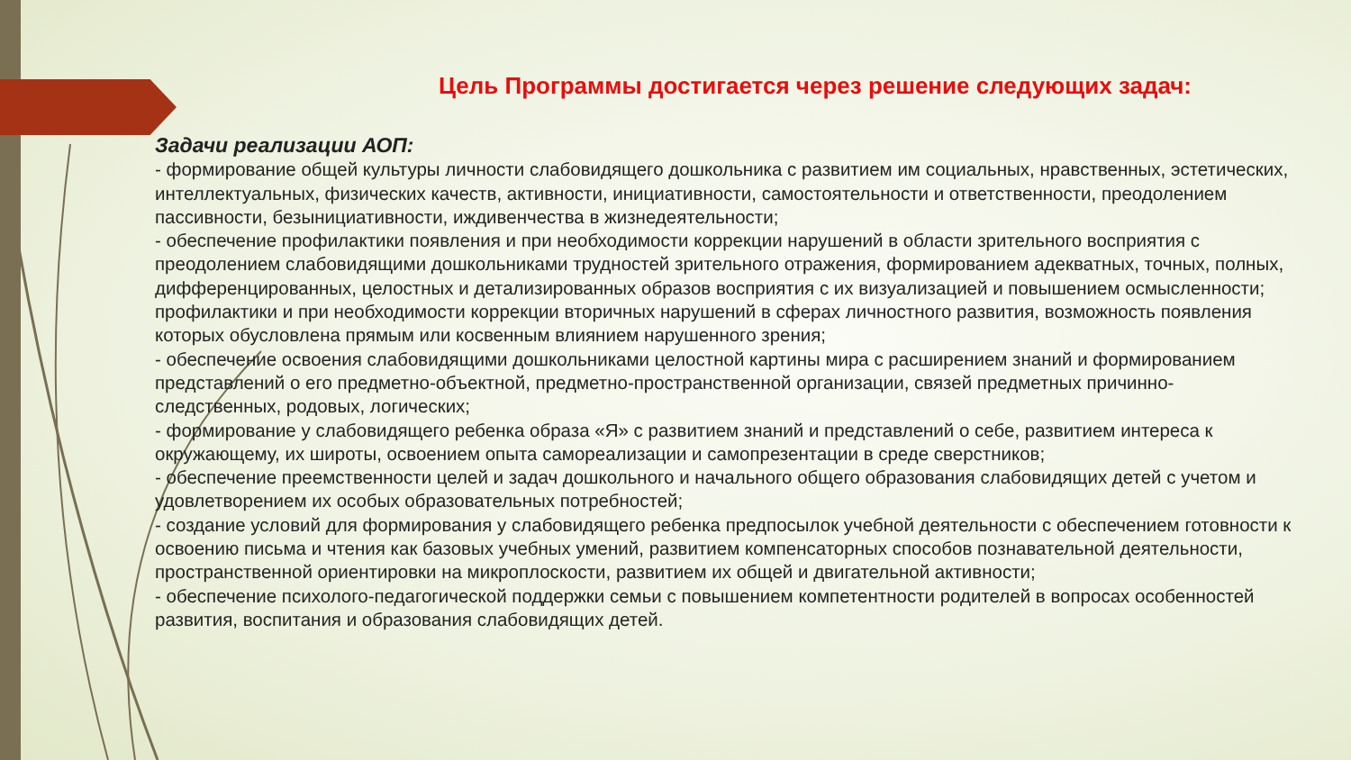Цель Программы достигается через решение следующих задач:
Задачи реализации АОП:
- формирование общей культуры личности слабовидящего дошкольника с развитием им социальных, нравственных, эстетических, интеллектуальных, физических качеств, активности, инициативности, самостоятельности и ответственности, преодолением пассивности, безынициативности, иждивенчества в жизнедеятельности;
- обеспечение профилактики появления и при необходимости коррекции нарушений в области зрительного восприятия с преодолением слабовидящими дошкольниками трудностей зрительного отражения, формированием адекватных, точных, полных, дифференцированных, целостных и детализированных образов восприятия с их визуализацией и повышением осмысленности; профилактики и при необходимости коррекции вторичных нарушений в сферах личностного развития, возможность появления которых обусловлена прямым или косвенным влиянием нарушенного зрения;
- обеспечение освоения слабовидящими дошкольниками целостной картины мира с расширением знаний и формированием представлений о его предметно-объектной, предметно-пространственной организации, связей предметных причинно-следственных, родовых, логических;
- формирование у слабовидящего ребенка образа «Я» с развитием знаний и представлений о себе, развитием интереса к окружающему, их широты, освоением опыта самореализации и самопрезентации в среде сверстников;
- обеспечение преемственности целей и задач дошкольного и начального общего образования слабовидящих детей с учетом и удовлетворением их особых образовательных потребностей;
- создание условий для формирования у слабовидящего ребенка предпосылок учебной деятельности с обеспечением готовности к освоению письма и чтения как базовых учебных умений, развитием компенсаторных способов познавательной деятельности, пространственной ориентировки на микроплоскости, развитием их общей и двигательной активности;
- обеспечение психолого-педагогической поддержки семьи с повышением компетентности родителей в вопросах особенностей развития, воспитания и образования слабовидящих детей.